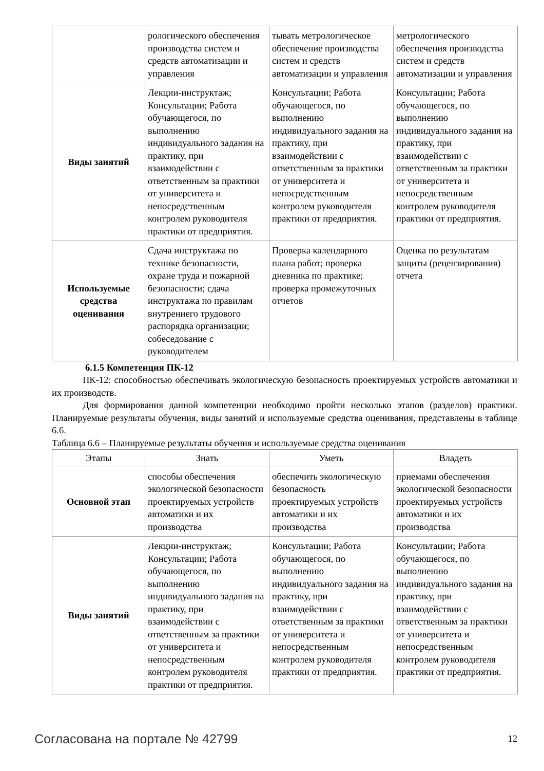| | рологического обеспечения производства систем и средств автоматизации и управления | тывать метрологическое обеспечение производства систем и средств автоматизации и управления | метрологического обеспечения производства систем и средств автоматизации и управления |
| Виды занятий | Лекции-инструктаж; Консультации; Работа обучающегося, по выполнению индивидуального задания на практику, при взаимодействии с ответственным за практики от университета и непосредственным контролем руководителя практики от предприятия. | Консультации; Работа обучающегося, по выполнению индивидуального задания на практику, при взаимодействии с ответственным за практики от университета и непосредственным контролем руководителя практики от предприятия. | Консультации; Работа обучающегося, по выполнению индивидуального задания на практику, при взаимодействии с ответственным за практики от университета и непосредственным контролем руководителя практики от предприятия. |
| Используемые средства оценивания | Сдача инструктажа по технике безопасности, охране труда и пожарной безопасности; сдача инструктажа по правилам внутреннего трудового распорядка организации; собеседование с руководителем | Проверка календарного плана работ; проверка дневника по практике; проверка промежуточных отчетов | Оценка по результатам защиты (рецензирования) отчета |
6.1.5 Компетенция ПК-12
ПК-12: способностью обеспечивать экологическую безопасность проектируемых устройств автоматики и их производств.
Для формирования данной компетенции необходимо пройти несколько этапов (разделов) практики. Планируемые результаты обучения, виды занятий и используемые средства оценивания, представлены в таблице 6.6.
Таблица 6.6 – Планируемые результаты обучения и используемые средства оценивания
| Этапы | Знать | Уметь | Владеть |
| --- | --- | --- | --- |
| Основной этап | способы обеспечения экологической безопасности проектируемых устройств автоматики и их производства | обеспечить экологическую безопасность проектируемых устройств автоматики и их производства | приемами обеспечения экологической безопасности проектируемых устройств автоматики и их производства |
| Виды занятий | Лекции-инструктаж; Консультации; Работа обучающегося, по выполнению индивидуального задания на практику, при взаимодействии с ответственным за практики от университета и непосредственным контролем руководителя практики от предприятия. | Консультации; Работа обучающегося, по выполнению индивидуального задания на практику, при взаимодействии с ответственным за практики от университета и непосредственным контролем руководителя практики от предприятия. | Консультации; Работа обучающегося, по выполнению индивидуального задания на практику, при взаимодействии с ответственным за практики от университета и непосредственным контролем руководителя практики от предприятия. |
Согласована на портале № 42799 12